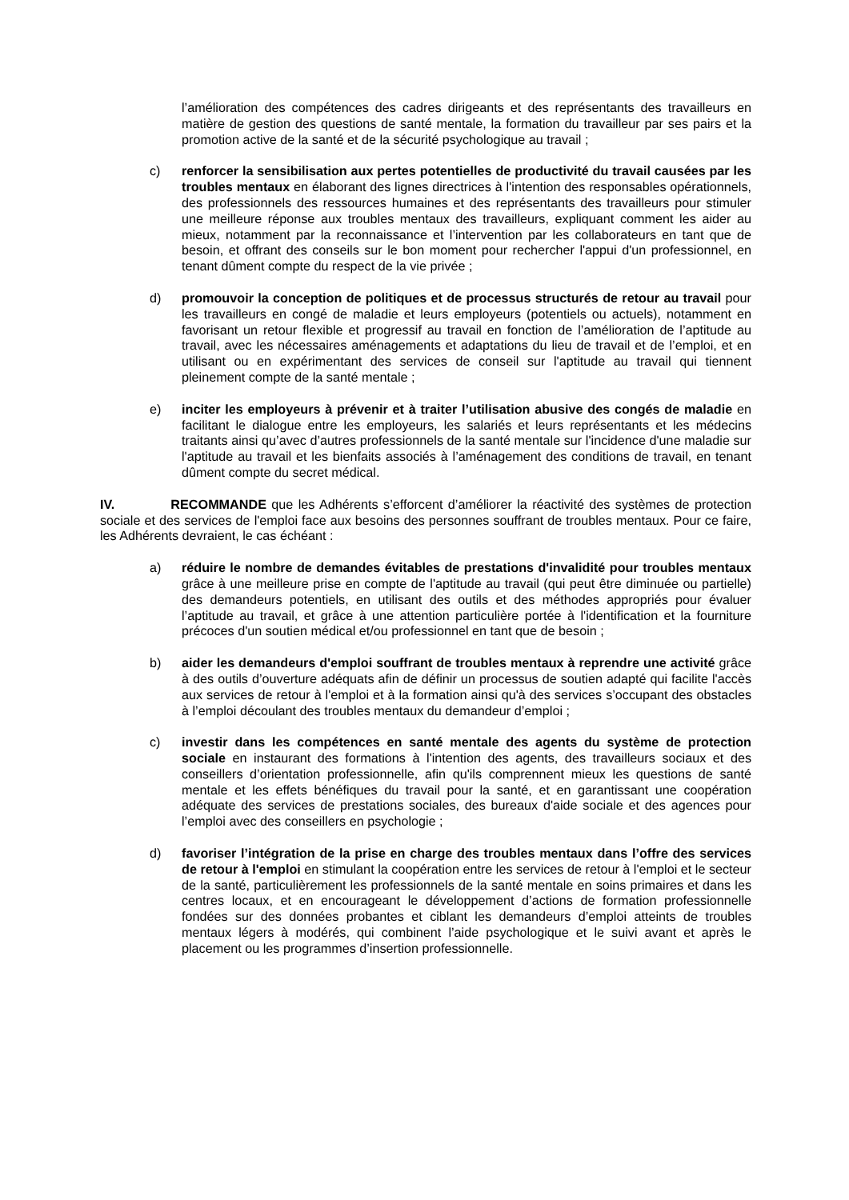l’amélioration des compétences des cadres dirigeants et des représentants des travailleurs en matière de gestion des questions de santé mentale, la formation du travailleur par ses pairs et la promotion active de la santé et de la sécurité psychologique au travail ;
c) renforcer la sensibilisation aux pertes potentielles de productivité du travail causées par les troubles mentaux en élaborant des lignes directrices à l'intention des responsables opérationnels, des professionnels des ressources humaines et des représentants des travailleurs pour stimuler une meilleure réponse aux troubles mentaux des travailleurs, expliquant comment les aider au mieux, notamment par la reconnaissance et l’intervention par les collaborateurs en tant que de besoin, et offrant des conseils sur le bon moment pour rechercher l'appui d'un professionnel, en tenant dûment compte du respect de la vie privée ;
d) promouvoir la conception de politiques et de processus structurés de retour au travail pour les travailleurs en congé de maladie et leurs employeurs (potentiels ou actuels), notamment en favorisant un retour flexible et progressif au travail en fonction de l’amélioration de l’aptitude au travail, avec les nécessaires aménagements et adaptations du lieu de travail et de l’emploi, et en utilisant ou en expérimentant des services de conseil sur l'aptitude au travail qui tiennent pleinement compte de la santé mentale ;
e) inciter les employeurs à prévenir et à traiter l’utilisation abusive des congés de maladie en facilitant le dialogue entre les employeurs, les salariés et leurs représentants et les médecins traitants ainsi qu’avec d’autres professionnels de la santé mentale sur l'incidence d'une maladie sur l'aptitude au travail et les bienfaits associés à l’aménagement des conditions de travail, en tenant dûment compte du secret médical.
IV. RECOMMANDE que les Adhérents s’efforcent d’améliorer la réactivité des systèmes de protection sociale et des services de l'emploi face aux besoins des personnes souffrant de troubles mentaux. Pour ce faire, les Adhérents devraient, le cas échéant :
a) réduire le nombre de demandes évitables de prestations d'invalidité pour troubles mentaux grâce à une meilleure prise en compte de l'aptitude au travail (qui peut être diminuée ou partielle) des demandeurs potentiels, en utilisant des outils et des méthodes appropriés pour évaluer l’aptitude au travail, et grâce à une attention particulière portée à l'identification et la fourniture précoces d'un soutien médical et/ou professionnel en tant que de besoin ;
b) aider les demandeurs d'emploi souffrant de troubles mentaux à reprendre une activité grâce à des outils d’ouverture adéquats afin de définir un processus de soutien adapté qui facilite l'accès aux services de retour à l'emploi et à la formation ainsi qu'à des services s’occupant des obstacles à l’emploi découlant des troubles mentaux du demandeur d’emploi ;
c) investir dans les compétences en santé mentale des agents du système de protection sociale en instaurant des formations à l'intention des agents, des travailleurs sociaux et des conseillers d’orientation professionnelle, afin qu'ils comprennent mieux les questions de santé mentale et les effets bénéfiques du travail pour la santé, et en garantissant une coopération adéquate des services de prestations sociales, des bureaux d'aide sociale et des agences pour l’emploi avec des conseillers en psychologie ;
d) favoriser l’intégration de la prise en charge des troubles mentaux dans l’offre des services de retour à l'emploi en stimulant la coopération entre les services de retour à l'emploi et le secteur de la santé, particulièrement les professionnels de la santé mentale en soins primaires et dans les centres locaux, et en encourageant le développement d’actions de formation professionnelle fondées sur des données probantes et ciblant les demandeurs d’emploi atteints de troubles mentaux légers à modérés, qui combinent l’aide psychologique et le suivi avant et après le placement ou les programmes d’insertion professionnelle.